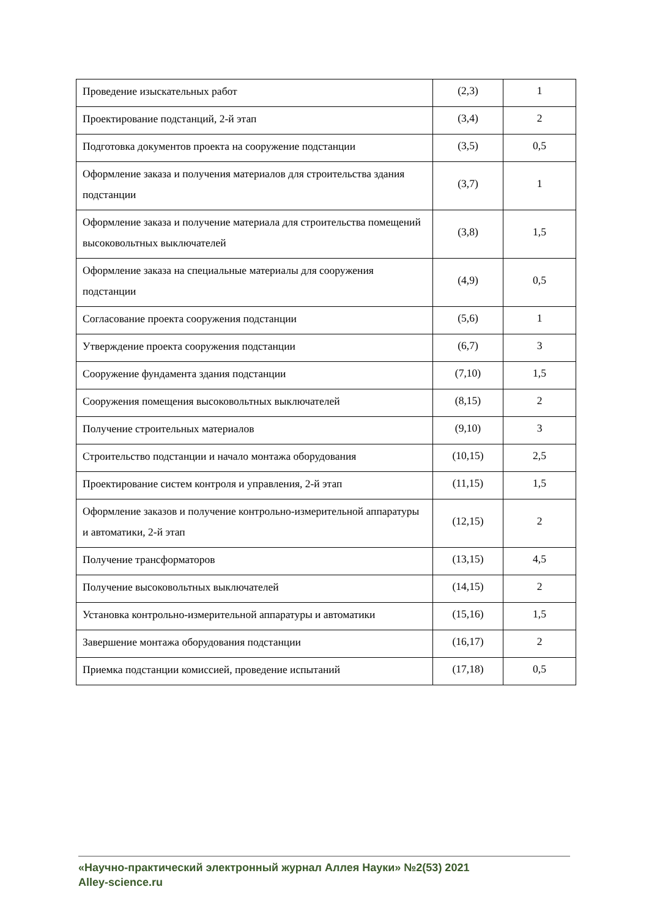| Проведение изыскательных работ | (2,3) | 1 |
| Проектирование подстанций, 2-й этап | (3,4) | 2 |
| Подготовка документов проекта на сооружение подстанции | (3,5) | 0,5 |
| Оформление заказа и получения материалов для строительства здания подстанции | (3,7) | 1 |
| Оформление заказа и получение материала для строительства помещений высоковольтных выключателей | (3,8) | 1,5 |
| Оформление заказа на специальные материалы для сооружения подстанции | (4,9) | 0,5 |
| Согласование проекта сооружения подстанции | (5,6) | 1 |
| Утверждение проекта сооружения подстанции | (6,7) | 3 |
| Сооружение фундамента здания подстанции | (7,10) | 1,5 |
| Сооружения помещения высоковольтных выключателей | (8,15) | 2 |
| Получение строительных материалов | (9,10) | 3 |
| Строительство подстанции и начало монтажа оборудования | (10,15) | 2,5 |
| Проектирование систем контроля и управления, 2-й этап | (11,15) | 1,5 |
| Оформление заказов и получение контрольно-измерительной аппаратуры и автоматики, 2-й этап | (12,15) | 2 |
| Получение трансформаторов | (13,15) | 4,5 |
| Получение высоковольтных выключателей | (14,15) | 2 |
| Установка контрольно-измерительной аппаратуры и автоматики | (15,16) | 1,5 |
| Завершение монтажа оборудования подстанции | (16,17) | 2 |
| Приемка подстанции комиссией, проведение испытаний | (17,18) | 0,5 |
«Научно-практический электронный журнал Аллея Науки» №2(53) 2021
Alley-science.ru